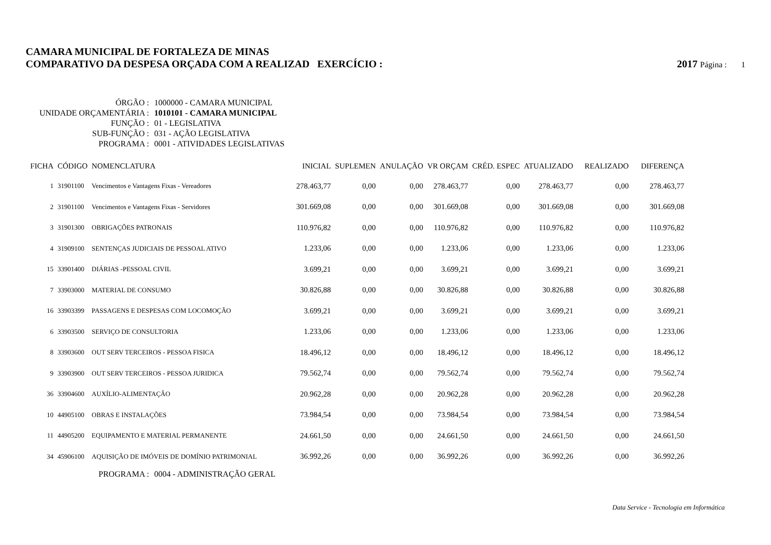CAMARA MUNICIPAL DE FORTALEZA DE MINAS
COMPARATIVO DA DESPESA ORÇADA COM A REALIZAD EXERCÍCIO : 2017 Página : 1
ÓRGÃO : 1000000 - CAMARA MUNICIPAL
UNIDADE ORÇAMENTÁRIA : 1010101 - CAMARA MUNICIPAL
FUNÇÃO : 01 - LEGISLATIVA
SUB-FUNÇÃO : 031 - AÇÃO LEGISLATIVA
PROGRAMA : 0001 - ATIVIDADES LEGISLATIVAS
| FICHA | CÓDIGO | NOMENCLATURA | INICIAL | SUPLEMEN | ANULAÇÃO | VR ORÇAM | CRÉD. ESPEC | ATUALIZADO | REALIZADO | DIFERENÇA |
| --- | --- | --- | --- | --- | --- | --- | --- | --- | --- | --- |
| 1 | 31901100 | Vencimentos e Vantagens Fixas - Vereadores | 278.463,77 | 0,00 | 0,00 | 278.463,77 | 0,00 | 278.463,77 | 0,00 | 278.463,77 |
| 2 | 31901100 | Vencimentos e Vantagens Fixas - Servidores | 301.669,08 | 0,00 | 0,00 | 301.669,08 | 0,00 | 301.669,08 | 0,00 | 301.669,08 |
| 3 | 31901300 | OBRIGAÇÕES PATRONAIS | 110.976,82 | 0,00 | 0,00 | 110.976,82 | 0,00 | 110.976,82 | 0,00 | 110.976,82 |
| 4 | 31909100 | SENTENÇAS JUDICIAIS DE PESSOAL ATIVO | 1.233,06 | 0,00 | 0,00 | 1.233,06 | 0,00 | 1.233,06 | 0,00 | 1.233,06 |
| 15 | 33901400 | DIÁRIAS -PESSOAL CIVIL | 3.699,21 | 0,00 | 0,00 | 3.699,21 | 0,00 | 3.699,21 | 0,00 | 3.699,21 |
| 7 | 33903000 | MATERIAL DE CONSUMO | 30.826,88 | 0,00 | 0,00 | 30.826,88 | 0,00 | 30.826,88 | 0,00 | 30.826,88 |
| 16 | 33903399 | PASSAGENS E DESPESAS COM LOCOMOÇÃO | 3.699,21 | 0,00 | 0,00 | 3.699,21 | 0,00 | 3.699,21 | 0,00 | 3.699,21 |
| 6 | 33903500 | SERVIÇO DE CONSULTORIA | 1.233,06 | 0,00 | 0,00 | 1.233,06 | 0,00 | 1.233,06 | 0,00 | 1.233,06 |
| 8 | 33903600 | OUT SERV TERCEIROS - PESSOA FISICA | 18.496,12 | 0,00 | 0,00 | 18.496,12 | 0,00 | 18.496,12 | 0,00 | 18.496,12 |
| 9 | 33903900 | OUT SERV TERCEIROS - PESSOA JURIDICA | 79.562,74 | 0,00 | 0,00 | 79.562,74 | 0,00 | 79.562,74 | 0,00 | 79.562,74 |
| 36 | 33904600 | AUXÍLIO-ALIMENTAÇÃO | 20.962,28 | 0,00 | 0,00 | 20.962,28 | 0,00 | 20.962,28 | 0,00 | 20.962,28 |
| 10 | 44905100 | OBRAS E INSTALAÇÕES | 73.984,54 | 0,00 | 0,00 | 73.984,54 | 0,00 | 73.984,54 | 0,00 | 73.984,54 |
| 11 | 44905200 | EQUIPAMENTO E MATERIAL PERMANENTE | 24.661,50 | 0,00 | 0,00 | 24.661,50 | 0,00 | 24.661,50 | 0,00 | 24.661,50 |
| 34 | 45906100 | AQUISIÇÃO DE IMÓVEIS DE DOMÍNIO PATRIMONIAL | 36.992,26 | 0,00 | 0,00 | 36.992,26 | 0,00 | 36.992,26 | 0,00 | 36.992,26 |
PROGRAMA : 0004 - ADMINISTRAÇÃO GERAL
Data Service - Tecnologia em Informática